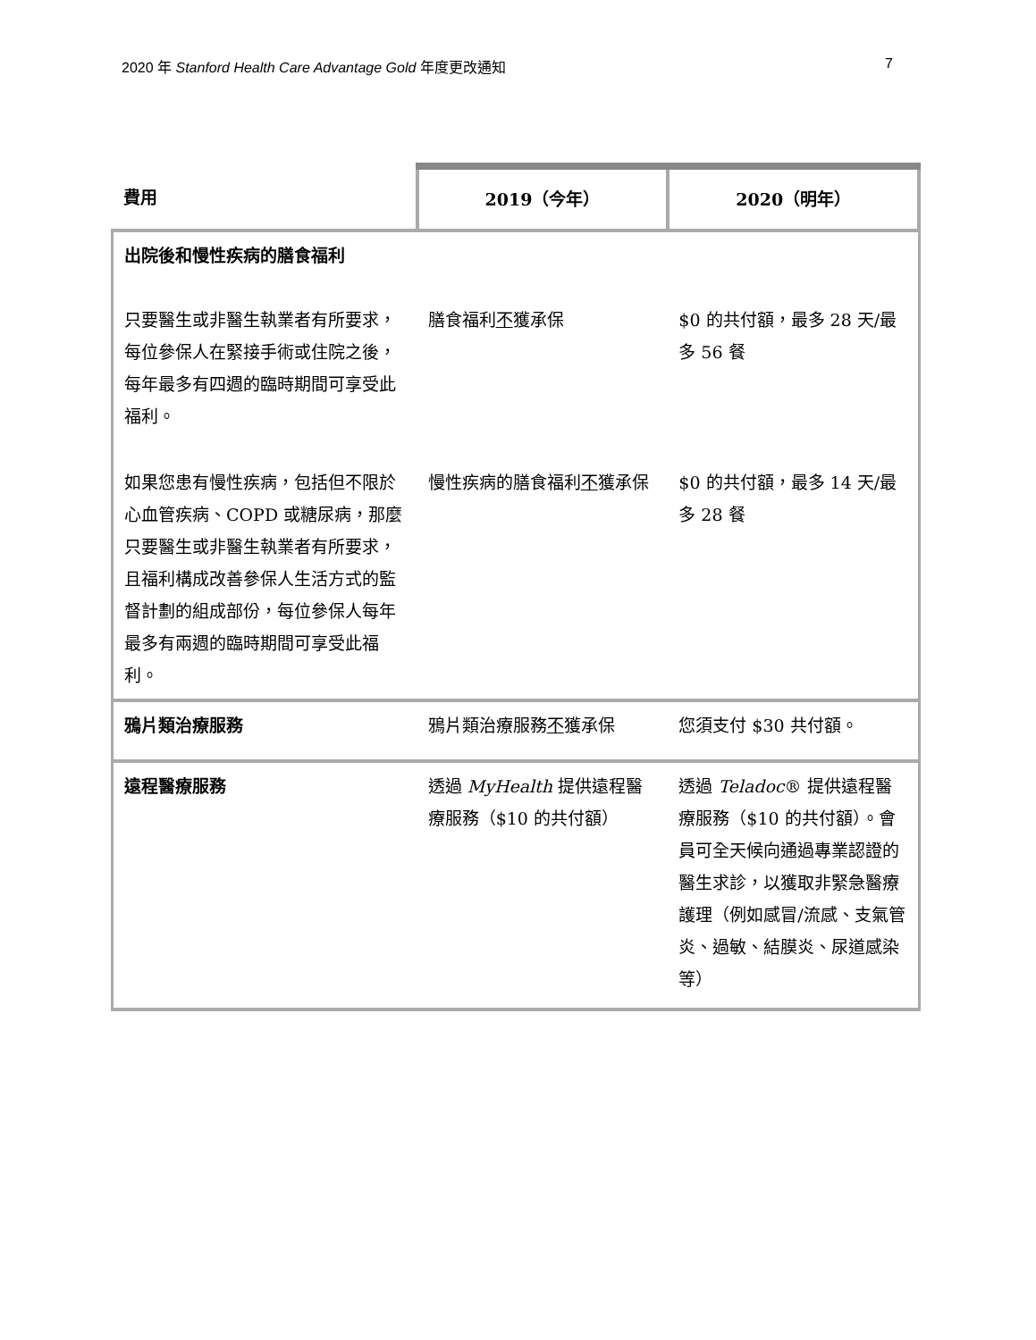2020 年 Stanford Health Care Advantage Gold 年度更改通知 7
| 費用 | 2019（今年） | 2020（明年） |
| --- | --- | --- |
| 出院後和慢性疾病的膳食福利 | | |
| 只要醫生或非醫生執業者有所要求，每位參保人在緊接手術或住院之後，每年最多有四週的臨時期間可享受此福利。 | 膳食福利 不 獲承保 | $0 的共付額，最多 28 天/最多 56 餐 |
| 如果您患有慢性疾病，包括但不限於心血管疾病、COPD 或糖尿病，那麼只要醫生或非醫生執業者有所要求，且福利構成改善參保人生活方式的監督計劃的組成部份，每位參保人每年最多有兩週的臨時期間可享受此福利。 | 慢性疾病的膳食福利 不 獲承保 | $0 的共付額，最多 14 天/最多 28 餐 |
| 鴉片類治療服務 | 鴉片類治療服務 不 獲承保 | 您須支付 $30 共付額。 |
| 遠程醫療服務 | 透過 MyHealth 提供遠程醫療服務（$10 的共付額） | 透過 Teladoc ® 提供遠程醫療服務（$10 的共付額）。會員可全天候向通過專業認證的醫生求診，以獲取非緊急醫療護理（例如感冒/流感、支氣管炎、過敏、結膜炎、尿道感染等） |